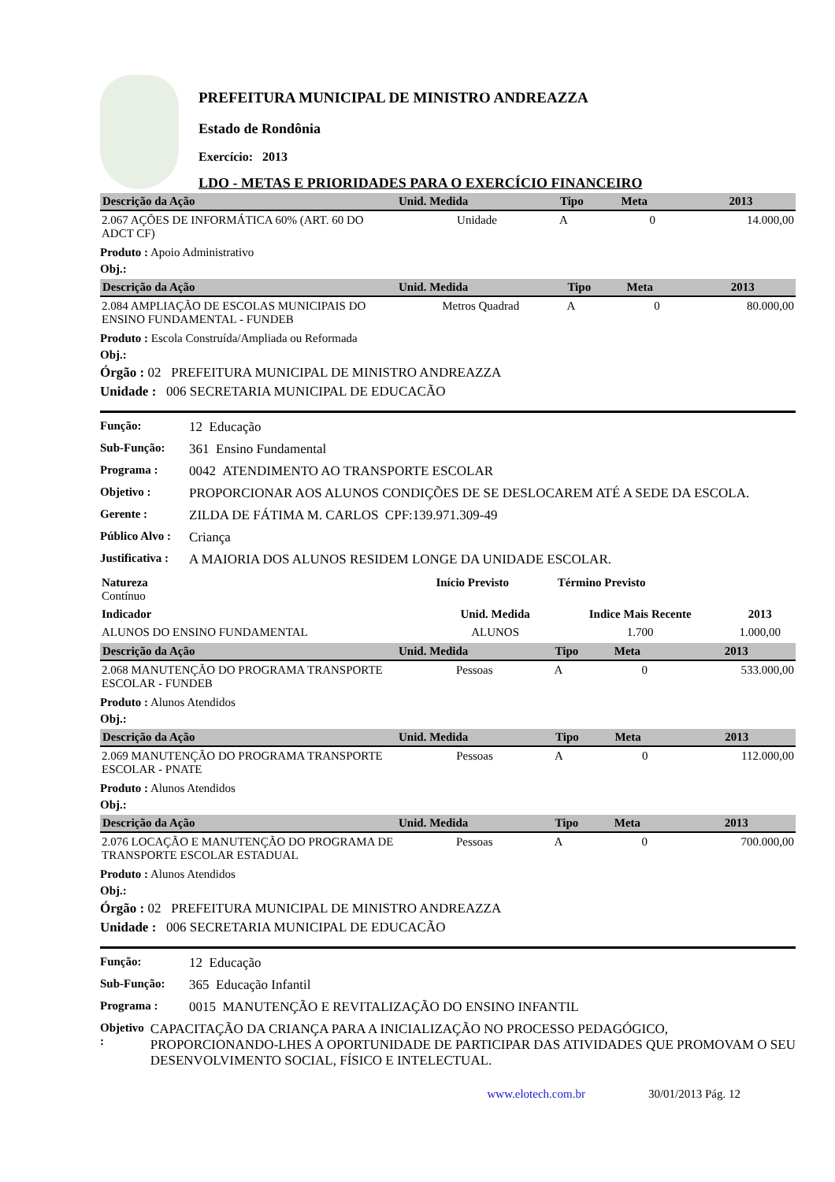PREFEITURA MUNICIPAL DE MINISTRO ANDREAZZA
Estado de Rondônia
Exercício: 2013
LDO - METAS E PRIORIDADES PARA O EXERCÍCIO FINANCEIRO
| Descrição da Ação | Unid. Medida | Tipo | Meta | 2013 |
| --- | --- | --- | --- | --- |
| 2.067 AÇÕES DE INFORMÁTICA 60% (ART. 60 DO ADCT CF) | Unidade | A | 0 | 14.000,00 |
Produto : Apoio Administrativo
Obj.:
| Descrição da Ação | Unid. Medida | Tipo | Meta | 2013 |
| --- | --- | --- | --- | --- |
| 2.084 AMPLIAÇÃO DE ESCOLAS MUNICIPAIS DO ENSINO FUNDAMENTAL - FUNDEB | Metros Quadrad | A | 0 | 80.000,00 |
Produto : Escola Construída/Ampliada ou Reformada
Obj.:
Órgão : 02 PREFEITURA MUNICIPAL DE MINISTRO ANDREAZZA
Unidade : 006 SECRETARIA MUNICIPAL DE EDUCACÃO
Função: 12 Educação
Sub-Função: 361 Ensino Fundamental
Programa : 0042 ATENDIMENTO AO TRANSPORTE ESCOLAR
Objetivo : PROPORCIONAR AOS ALUNOS CONDIÇÕES DE SE DESLOCAREM ATÉ A SEDE DA ESCOLA.
Gerente : ZILDA DE FÁTIMA M. CARLOS CPF:139.971.309-49
Público Alvo : Criança
Justificativa : A MAIORIA DOS ALUNOS RESIDEM LONGE DA UNIDADE ESCOLAR.
| Natureza Contínuo | Início Previsto | Término Previsto | |
| Indicador | Unid. Medida | Indice Mais Recente | 2013 |
| ALUNOS DO ENSINO FUNDAMENTAL | ALUNOS | 1.700 | 1.000,00 |
| Descrição da Ação | Unid. Medida | Tipo | Meta | 2013 |
| --- | --- | --- | --- | --- |
| 2.068 MANUTENÇÃO DO PROGRAMA TRANSPORTE ESCOLAR - FUNDEB | Pessoas | A | 0 | 533.000,00 |
Produto : Alunos Atendidos
Obj.:
| Descrição da Ação | Unid. Medida | Tipo | Meta | 2013 |
| --- | --- | --- | --- | --- |
| 2.069 MANUTENÇÃO DO PROGRAMA TRANSPORTE ESCOLAR - PNATE | Pessoas | A | 0 | 112.000,00 |
Produto : Alunos Atendidos
Obj.:
| Descrição da Ação | Unid. Medida | Tipo | Meta | 2013 |
| --- | --- | --- | --- | --- |
| 2.076 LOCAÇÃO E MANUTENÇÃO DO PROGRAMA DE TRANSPORTE ESCOLAR ESTADUAL | Pessoas | A | 0 | 700.000,00 |
Produto : Alunos Atendidos
Obj.:
Órgão : 02 PREFEITURA MUNICIPAL DE MINISTRO ANDREAZZA
Unidade : 006 SECRETARIA MUNICIPAL DE EDUCACÃO
Função: 12 Educação
Sub-Função: 365 Educação Infantil
Programa : 0015 MANUTENÇÃO E REVITALIZAÇÃO DO ENSINO INFANTIL
Objetivo : CAPACITAÇÃO DA CRIANÇA PARA A INICIALIZAÇÃO NO PROCESSO PEDAGÓGICO, PROPORCIONANDO-LHES A OPORTUNIDADE DE PARTICIPAR DAS ATIVIDADES QUE PROMOVAM O SEU DESENVOLVIMENTO SOCIAL, FÍSICO E INTELECTUAL.
www.elotech.com.br 30/01/2013 Pág. 12